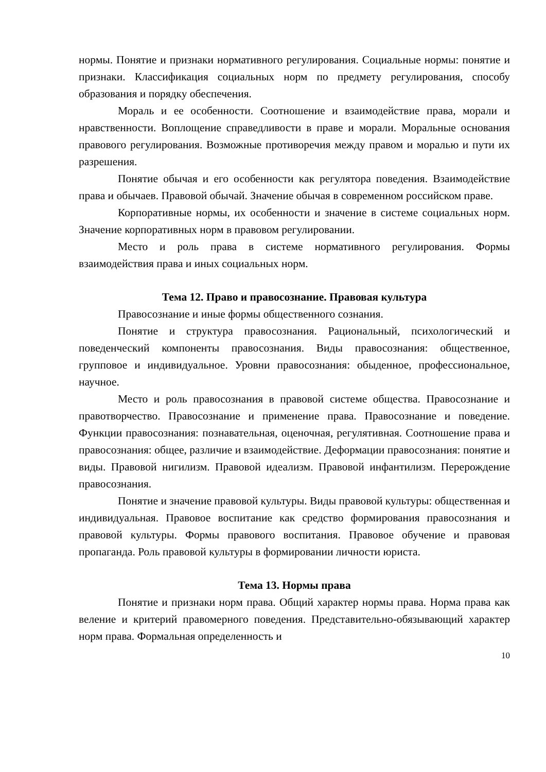нормы. Понятие и признаки нормативного регулирования. Социальные нормы: понятие и признаки. Классификация социальных норм по предмету регулирования, способу образования и порядку обеспечения.
Мораль и ее особенности. Соотношение и взаимодействие права, морали и нравственности. Воплощение справедливости в праве и морали. Моральные основания правового регулирования. Возможные противоречия между правом и моралью и пути их разрешения.
Понятие обычая и его особенности как регулятора поведения. Взаимодействие права и обычаев. Правовой обычай. Значение обычая в современном российском праве.
Корпоративные нормы, их особенности и значение в системе социальных норм. Значение корпоративных норм в правовом регулировании.
Место и роль права в системе нормативного регулирования. Формы взаимодействия права и иных социальных норм.
Тема 12. Право и правосознание. Правовая культура
Правосознание и иные формы общественного сознания.
Понятие и структура правосознания. Рациональный, психологический и поведенческий компоненты правосознания. Виды правосознания: общественное, групповое и индивидуальное. Уровни правосознания: обыденное, профессиональное, научное.
Место и роль правосознания в правовой системе общества. Правосознание и правотворчество. Правосознание и применение права. Правосознание и поведение. Функции правосознания: познавательная, оценочная, регулятивная. Соотношение права и правосознания: общее, различие и взаимодействие. Деформации правосознания: понятие и виды. Правовой нигилизм. Правовой идеализм. Правовой инфантилизм. Перерождение правосознания.
Понятие и значение правовой культуры. Виды правовой культуры: общественная и индивидуальная. Правовое воспитание как средство формирования правосознания и правовой культуры. Формы правового воспитания. Правовое обучение и правовая пропаганда. Роль правовой культуры в формировании личности юриста.
Тема 13. Нормы права
Понятие и признаки норм права. Общий характер нормы права. Норма права как веление и критерий правомерного поведения. Представительно-обязывающий характер норм права. Формальная определенность и
10